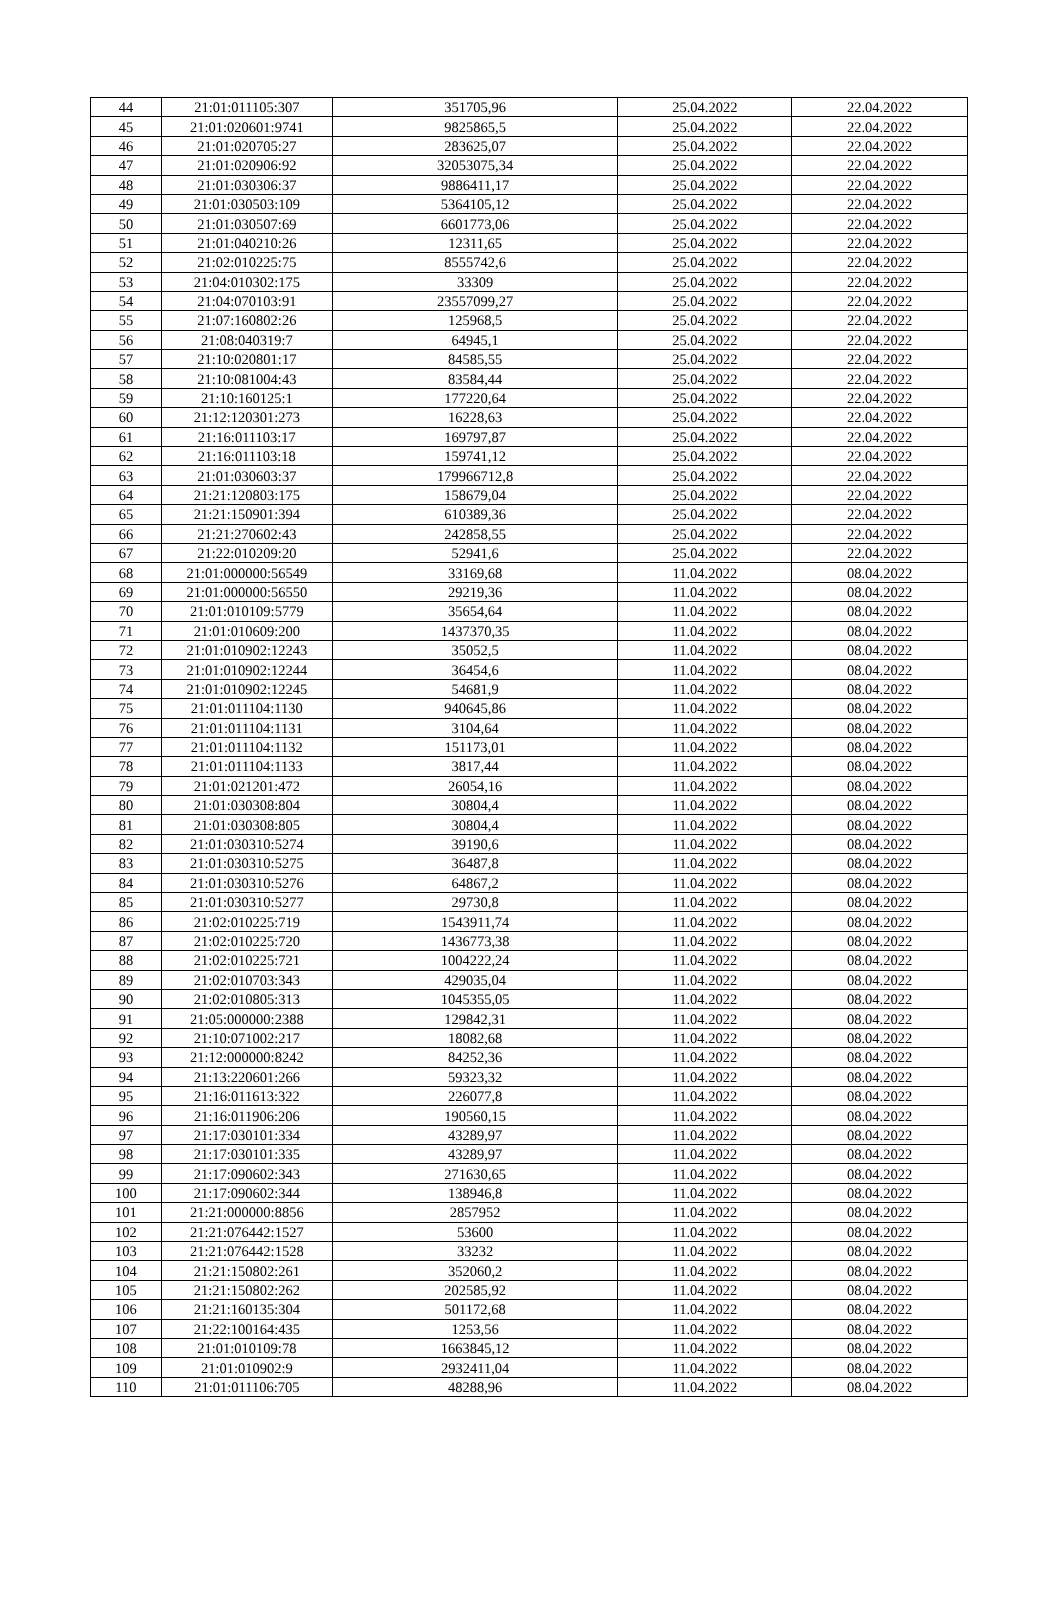| 44 | 21:01:011105:307 | 351705,96 | 25.04.2022 | 22.04.2022 |
| 45 | 21:01:020601:9741 | 9825865,5 | 25.04.2022 | 22.04.2022 |
| 46 | 21:01:020705:27 | 283625,07 | 25.04.2022 | 22.04.2022 |
| 47 | 21:01:020906:92 | 32053075,34 | 25.04.2022 | 22.04.2022 |
| 48 | 21:01:030306:37 | 9886411,17 | 25.04.2022 | 22.04.2022 |
| 49 | 21:01:030503:109 | 5364105,12 | 25.04.2022 | 22.04.2022 |
| 50 | 21:01:030507:69 | 6601773,06 | 25.04.2022 | 22.04.2022 |
| 51 | 21:01:040210:26 | 12311,65 | 25.04.2022 | 22.04.2022 |
| 52 | 21:02:010225:75 | 8555742,6 | 25.04.2022 | 22.04.2022 |
| 53 | 21:04:010302:175 | 33309 | 25.04.2022 | 22.04.2022 |
| 54 | 21:04:070103:91 | 23557099,27 | 25.04.2022 | 22.04.2022 |
| 55 | 21:07:160802:26 | 125968,5 | 25.04.2022 | 22.04.2022 |
| 56 | 21:08:040319:7 | 64945,1 | 25.04.2022 | 22.04.2022 |
| 57 | 21:10:020801:17 | 84585,55 | 25.04.2022 | 22.04.2022 |
| 58 | 21:10:081004:43 | 83584,44 | 25.04.2022 | 22.04.2022 |
| 59 | 21:10:160125:1 | 177220,64 | 25.04.2022 | 22.04.2022 |
| 60 | 21:12:120301:273 | 16228,63 | 25.04.2022 | 22.04.2022 |
| 61 | 21:16:011103:17 | 169797,87 | 25.04.2022 | 22.04.2022 |
| 62 | 21:16:011103:18 | 159741,12 | 25.04.2022 | 22.04.2022 |
| 63 | 21:01:030603:37 | 179966712,8 | 25.04.2022 | 22.04.2022 |
| 64 | 21:21:120803:175 | 158679,04 | 25.04.2022 | 22.04.2022 |
| 65 | 21:21:150901:394 | 610389,36 | 25.04.2022 | 22.04.2022 |
| 66 | 21:21:270602:43 | 242858,55 | 25.04.2022 | 22.04.2022 |
| 67 | 21:22:010209:20 | 52941,6 | 25.04.2022 | 22.04.2022 |
| 68 | 21:01:000000:56549 | 33169,68 | 11.04.2022 | 08.04.2022 |
| 69 | 21:01:000000:56550 | 29219,36 | 11.04.2022 | 08.04.2022 |
| 70 | 21:01:010109:5779 | 35654,64 | 11.04.2022 | 08.04.2022 |
| 71 | 21:01:010609:200 | 1437370,35 | 11.04.2022 | 08.04.2022 |
| 72 | 21:01:010902:12243 | 35052,5 | 11.04.2022 | 08.04.2022 |
| 73 | 21:01:010902:12244 | 36454,6 | 11.04.2022 | 08.04.2022 |
| 74 | 21:01:010902:12245 | 54681,9 | 11.04.2022 | 08.04.2022 |
| 75 | 21:01:011104:1130 | 940645,86 | 11.04.2022 | 08.04.2022 |
| 76 | 21:01:011104:1131 | 3104,64 | 11.04.2022 | 08.04.2022 |
| 77 | 21:01:011104:1132 | 151173,01 | 11.04.2022 | 08.04.2022 |
| 78 | 21:01:011104:1133 | 3817,44 | 11.04.2022 | 08.04.2022 |
| 79 | 21:01:021201:472 | 26054,16 | 11.04.2022 | 08.04.2022 |
| 80 | 21:01:030308:804 | 30804,4 | 11.04.2022 | 08.04.2022 |
| 81 | 21:01:030308:805 | 30804,4 | 11.04.2022 | 08.04.2022 |
| 82 | 21:01:030310:5274 | 39190,6 | 11.04.2022 | 08.04.2022 |
| 83 | 21:01:030310:5275 | 36487,8 | 11.04.2022 | 08.04.2022 |
| 84 | 21:01:030310:5276 | 64867,2 | 11.04.2022 | 08.04.2022 |
| 85 | 21:01:030310:5277 | 29730,8 | 11.04.2022 | 08.04.2022 |
| 86 | 21:02:010225:719 | 1543911,74 | 11.04.2022 | 08.04.2022 |
| 87 | 21:02:010225:720 | 1436773,38 | 11.04.2022 | 08.04.2022 |
| 88 | 21:02:010225:721 | 1004222,24 | 11.04.2022 | 08.04.2022 |
| 89 | 21:02:010703:343 | 429035,04 | 11.04.2022 | 08.04.2022 |
| 90 | 21:02:010805:313 | 1045355,05 | 11.04.2022 | 08.04.2022 |
| 91 | 21:05:000000:2388 | 129842,31 | 11.04.2022 | 08.04.2022 |
| 92 | 21:10:071002:217 | 18082,68 | 11.04.2022 | 08.04.2022 |
| 93 | 21:12:000000:8242 | 84252,36 | 11.04.2022 | 08.04.2022 |
| 94 | 21:13:220601:266 | 59323,32 | 11.04.2022 | 08.04.2022 |
| 95 | 21:16:011613:322 | 226077,8 | 11.04.2022 | 08.04.2022 |
| 96 | 21:16:011906:206 | 190560,15 | 11.04.2022 | 08.04.2022 |
| 97 | 21:17:030101:334 | 43289,97 | 11.04.2022 | 08.04.2022 |
| 98 | 21:17:030101:335 | 43289,97 | 11.04.2022 | 08.04.2022 |
| 99 | 21:17:090602:343 | 271630,65 | 11.04.2022 | 08.04.2022 |
| 100 | 21:17:090602:344 | 138946,8 | 11.04.2022 | 08.04.2022 |
| 101 | 21:21:000000:8856 | 2857952 | 11.04.2022 | 08.04.2022 |
| 102 | 21:21:076442:1527 | 53600 | 11.04.2022 | 08.04.2022 |
| 103 | 21:21:076442:1528 | 33232 | 11.04.2022 | 08.04.2022 |
| 104 | 21:21:150802:261 | 352060,2 | 11.04.2022 | 08.04.2022 |
| 105 | 21:21:150802:262 | 202585,92 | 11.04.2022 | 08.04.2022 |
| 106 | 21:21:160135:304 | 501172,68 | 11.04.2022 | 08.04.2022 |
| 107 | 21:22:100164:435 | 1253,56 | 11.04.2022 | 08.04.2022 |
| 108 | 21:01:010109:78 | 1663845,12 | 11.04.2022 | 08.04.2022 |
| 109 | 21:01:010902:9 | 2932411,04 | 11.04.2022 | 08.04.2022 |
| 110 | 21:01:011106:705 | 48288,96 | 11.04.2022 | 08.04.2022 |